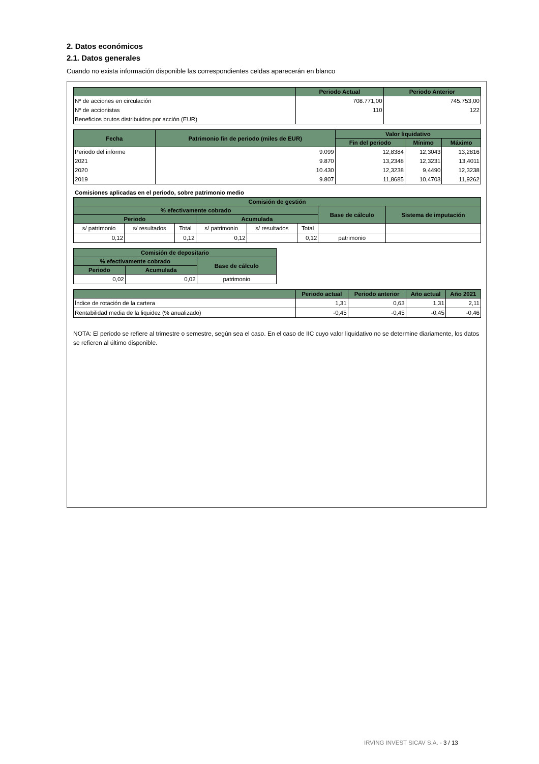2. Datos económicos
2.1. Datos generales
Cuando no exista información disponible las correspondientes celdas aparecerán en blanco
| | Periodo Actual | Periodo Anterior |
| --- | --- | --- |
| Nº de acciones en circulación | 708.771,00 | 745.753,00 |
| Nº de accionistas | 110 | 122 |
| Beneficios brutos distribuidos por acción (EUR) | | |
| Fecha | Patrimonio fin de periodo (miles de EUR) | Valor liquidativo | | |
| --- | --- | --- | --- | --- |
| | | Fin del periodo | Mínimo | Máximo |
| Periodo del informe | 9.099 | 12,8384 | 12,3043 | 13,2816 |
| 2021 | 9.870 | 13,2348 | 12,3231 | 13,4011 |
| 2020 | 10.430 | 12,3238 | 9,4490 | 12,3238 |
| 2019 | 9.807 | 11,8685 | 10,4703 | 11,9262 |
Comisiones aplicadas en el periodo, sobre patrimonio medio
| Comisión de gestión | | | | | | | |
| --- | --- | --- | --- | --- | --- | --- | --- |
| % efectivamente cobrado | | | | | | Base de cálculo | Sistema de imputación |
| Periodo | | | Acumulada | | | | |
| s/ patrimonio | s/ resultados | Total | s/ patrimonio | s/ resultados | Total | | |
| 0,12 | | 0,12 | 0,12 | | 0,12 | patrimonio | |
| Comisión de depositario | | |
| --- | --- | --- |
| % efectivamente cobrado | | Base de cálculo |
| Periodo | Acumulada | |
| 0,02 | 0,02 | patrimonio |
| | Periodo actual | Periodo anterior | Año actual | Año 2021 |
| --- | --- | --- | --- | --- |
| Índice de rotación de la cartera | 1,31 | 0,63 | 1,31 | 2,11 |
| Rentabilidad media de la liquidez (% anualizado) | -0,45 | -0,45 | -0,45 | -0,46 |
NOTA: El periodo se refiere al trimestre o semestre, según sea el caso. En el caso de IIC cuyo valor liquidativo no se determine diariamente, los datos se refieren al último disponible.
IRVING INVEST SICAV S.A. - 3 / 13